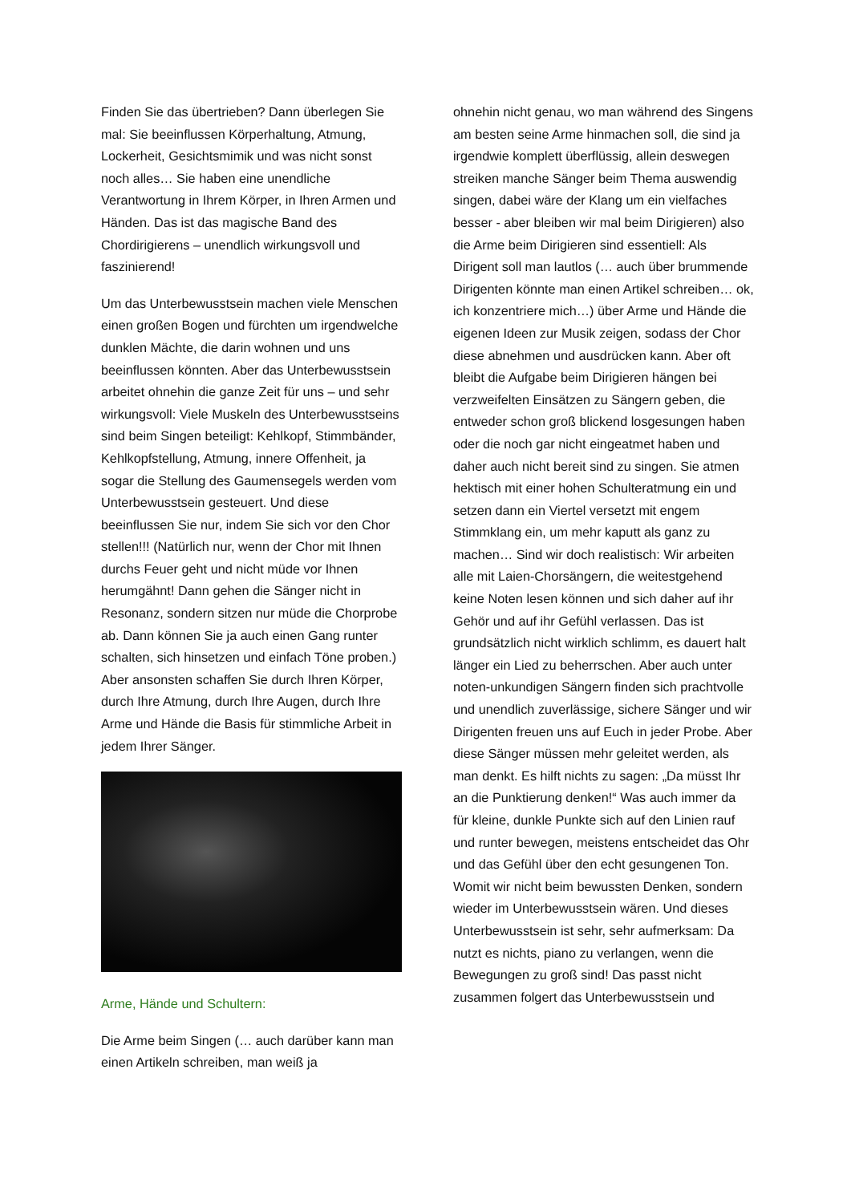Finden Sie das übertrieben? Dann überlegen Sie mal: Sie beeinflussen Körperhaltung, Atmung, Lockerheit, Gesichtsmimik und was nicht sonst noch alles… Sie haben eine unendliche Verantwortung in Ihrem Körper, in Ihren Armen und Händen. Das ist das magische Band des Chordirigierens – unendlich wirkungsvoll und faszinierend!
Um das Unterbewusstsein machen viele Menschen einen großen Bogen und fürchten um irgendwelche dunklen Mächte, die darin wohnen und uns beeinflussen könnten. Aber das Unterbewusstsein arbeitet ohnehin die ganze Zeit für uns – und sehr wirkungsvoll: Viele Muskeln des Unterbewusstseins sind beim Singen beteiligt: Kehlkopf, Stimmbänder, Kehlkopfstellung, Atmung, innere Offenheit, ja sogar die Stellung des Gaumensegels werden vom Unterbewusstsein gesteuert. Und diese beeinflussen Sie nur, indem Sie sich vor den Chor stellen!!! (Natürlich nur, wenn der Chor mit Ihnen durchs Feuer geht und nicht müde vor Ihnen herumgähnt! Dann gehen die Sänger nicht in Resonanz, sondern sitzen nur müde die Chorprobe ab. Dann können Sie ja auch einen Gang runter schalten, sich hinsetzen und einfach Töne proben.) Aber ansonsten schaffen Sie durch Ihren Körper, durch Ihre Atmung, durch Ihre Augen, durch Ihre Arme und Hände die Basis für stimmliche Arbeit in jedem Ihrer Sänger.
Arme, Hände und Schultern:
Die Arme beim Singen (… auch darüber kann man einen Artikeln schreiben, man weiß ja
ohnehin nicht genau, wo man während des Singens am besten seine Arme hinmachen soll, die sind ja irgendwie komplett überflüssig, allein deswegen streiken manche Sänger beim Thema auswendig singen, dabei wäre der Klang um ein vielfaches besser - aber bleiben wir mal beim Dirigieren) also die Arme beim Dirigieren sind essentiell: Als Dirigent soll man lautlos (… auch über brummende Dirigenten könnte man einen Artikel schreiben… ok, ich konzentriere mich…) über Arme und Hände die eigenen Ideen zur Musik zeigen, sodass der Chor diese abnehmen und ausdrücken kann. Aber oft bleibt die Aufgabe beim Dirigieren hängen bei verzweifelten Einsätzen zu Sängern geben, die entweder schon groß blickend losgesungen haben oder die noch gar nicht eingeatmet haben und daher auch nicht bereit sind zu singen. Sie atmen hektisch mit einer hohen Schulteratmung ein und setzen dann ein Viertel versetzt mit engem Stimmklang ein, um mehr kaputt als ganz zu machen… Sind wir doch realistisch: Wir arbeiten alle mit Laien-Chorsängern, die weitestgehend keine Noten lesen können und sich daher auf ihr Gehör und auf ihr Gefühl verlassen. Das ist grundsätzlich nicht wirklich schlimm, es dauert halt länger ein Lied zu beherrschen. Aber auch unter noten-unkundigen Sängern finden sich prachtvolle und unendlich zuverlässige, sichere Sänger und wir Dirigenten freuen uns auf Euch in jeder Probe. Aber diese Sänger müssen mehr geleitet werden, als man denkt. Es hilft nichts zu sagen: „Da müsst Ihr an die Punktierung denken!“ Was auch immer da für kleine, dunkle Punkte sich auf den Linien rauf und runter bewegen, meistens entscheidet das Ohr und das Gefühl über den echt gesungenen Ton. Womit wir nicht beim bewussten Denken, sondern wieder im Unterbewusstsein wären. Und dieses Unterbewusstsein ist sehr, sehr aufmerksam: Da nutzt es nichts, piano zu verlangen, wenn die Bewegungen zu groß sind! Das passt nicht zusammen folgert das Unterbewusstsein und